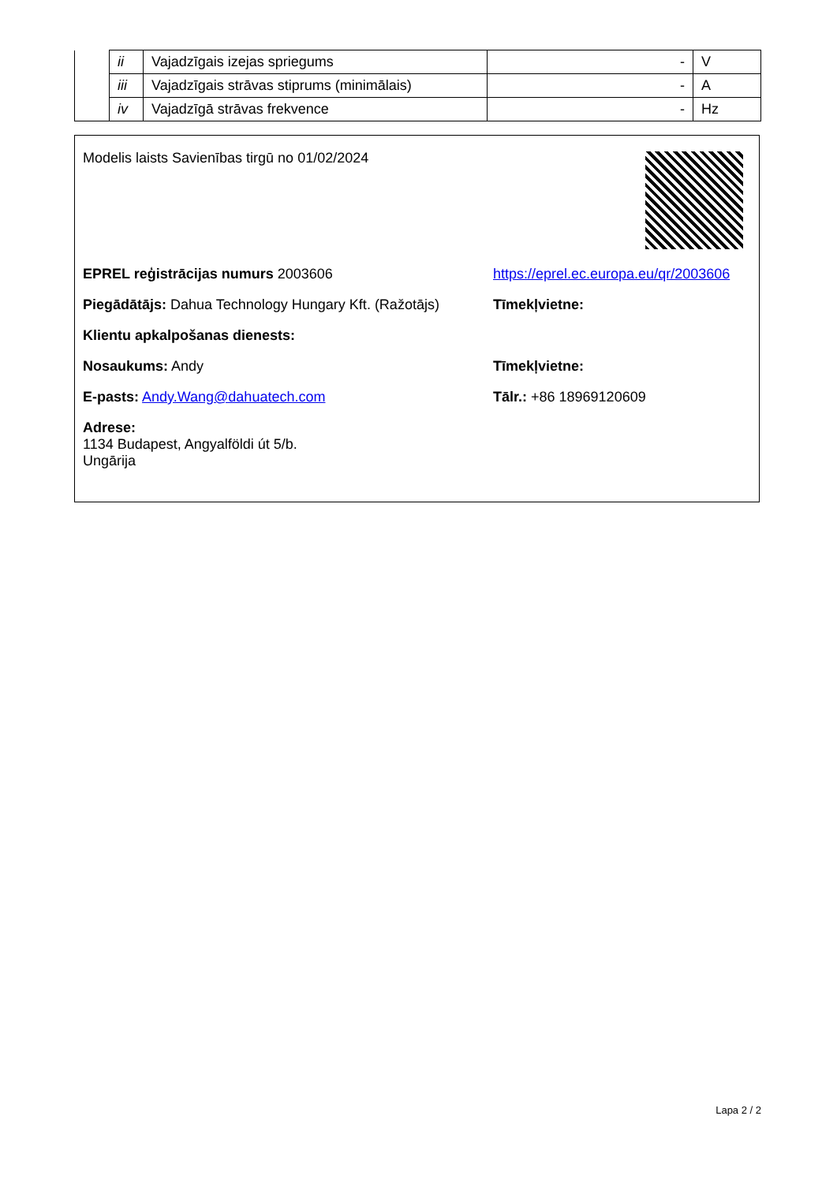| | ii | Vajadzīgais izejas spriegums | - | V |
| | iii | Vajadzīgais strāvas stiprums (minimālais) | - | A |
| | iv | Vajadzīgā strāvas frekvence | - | Hz |
Modelis laists Savienības tirgū no 01/02/2024
EPREL reģistrācijas numurs 2003606 https://eprel.ec.europa.eu/qr/2003606
Piegādātājs: Dahua Technology Hungary Kft. (Ražotājs)
Tīmekļvietne:
Klientu apkalpošanas dienests:
Nosaukums: Andy Tīmekļvietne:
E-pasts: Andy.Wang@dahuatech.com Tālr.: +86 18969120609
Adrese:
1134 Budapest, Angyalföldi út 5/b.
Ungārija
Lapa 2 / 2